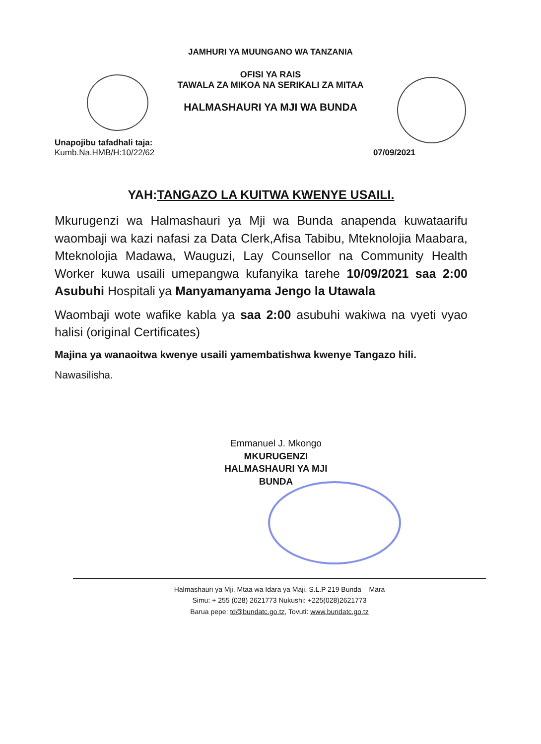JAMHURI YA MUUNGANO WA TANZANIA
OFISI YA RAIS
TAWALA ZA MIKOA NA SERIKALI ZA MITAA
HALMASHAURI YA MJI WA BUNDA
Unapojibu tafadhali taja:
Kumb.Na.HMB/H:10/22/62
07/09/2021
YAH:TANGAZO LA KUITWA KWENYE USAILI.
Mkurugenzi wa Halmashauri ya Mji wa Bunda anapenda kuwataarifu waombaji wa kazi nafasi za Data Clerk,Afisa Tabibu, Mteknolojia Maabara, Mteknolojia Madawa, Wauguzi, Lay Counsellor na Community Health Worker kuwa usaili umepangwa kufanyika tarehe 10/09/2021 saa 2:00 Asubuhi Hospitali ya Manyamanyama Jengo la Utawala
Waombaji wote wafike kabla ya saa 2:00 asubuhi wakiwa na vyeti vyao halisi (original Certificates)
Majina ya wanaoitwa kwenye usaili yamembatishwa kwenye Tangazo hili.
Nawasilisha.
Emmanuel J. Mkongo
MKURUGENZI
HALMASHAURI YA MJI
BUNDA
Halmashauri ya Mji, Mtaa wa Idara ya Maji, S.L.P 219 Bunda – Mara
Simu: + 255 (028) 2621773 Nukushi: +225(028)2621773
Barua pepe: td@bundatc.go.tz, Tovuti: www.bundatc.go.tz